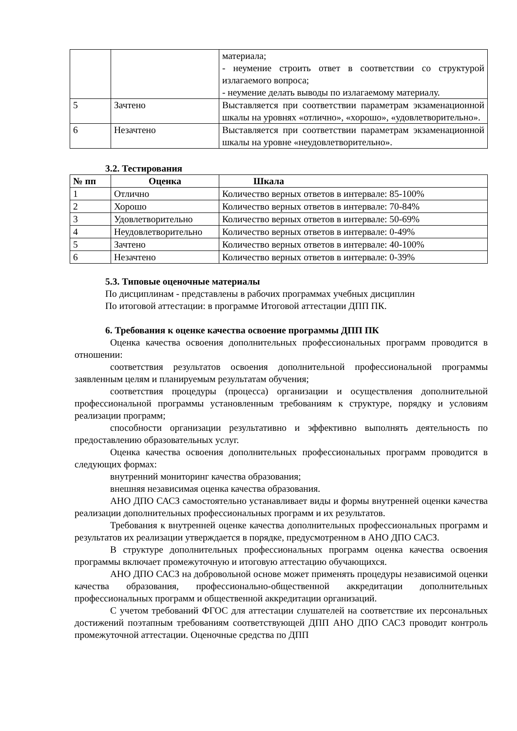| | | материала; - неумение строить ответ в соответствии со структурой излагаемого вопроса; - неумение делать выводы по излагаемому материалу. |
| 5 | Зачтено | Выставляется при соответствии параметрам экзаменационной шкалы на уровнях «отлично», «хорошо», «удовлетворительно». |
| 6 | Незачтено | Выставляется при соответствии параметрам экзаменационной шкалы на уровне «неудовлетворительно». |
3.2. Тестирования
| № пп | Оценка | Шкала |
| --- | --- | --- |
| 1 | Отлично | Количество верных ответов в интервале: 85-100% |
| 2 | Хорошо | Количество верных ответов в интервале: 70-84% |
| 3 | Удовлетворительно | Количество верных ответов в интервале: 50-69% |
| 4 | Неудовлетворительно | Количество верных ответов в интервале: 0-49% |
| 5 | Зачтено | Количество верных ответов в интервале: 40-100% |
| 6 | Незачтено | Количество верных ответов в интервале: 0-39% |
5.3. Типовые оценочные материалы
По дисциплинам - представлены в рабочих программах учебных дисциплин
По итоговой аттестации: в программе Итоговой аттестации ДПП ПК.
6. Требования к оценке качества освоение программы ДПП ПК
Оценка качества освоения дополнительных профессиональных программ проводится в отношении:
соответствия результатов освоения дополнительной профессиональной программы заявленным целям и планируемым результатам обучения;
соответствия процедуры (процесса) организации и осуществления дополнительной профессиональной программы установленным требованиям к структуре, порядку и условиям реализации программ;
способности организации результативно и эффективно выполнять деятельность по предоставлению образовательных услуг.
Оценка качества освоения дополнительных профессиональных программ проводится в следующих формах:
внутренний мониторинг качества образования;
внешняя независимая оценка качества образования.
АНО ДПО САСЗ самостоятельно устанавливает виды и формы внутренней оценки качества реализации дополнительных профессиональных программ и их результатов.
Требования к внутренней оценке качества дополнительных профессиональных программ и результатов их реализации утверждается в порядке, предусмотренном в АНО ДПО САСЗ.
В структуре дополнительных профессиональных программ оценка качества освоения программы включает промежуточную и итоговую аттестацию обучающихся.
АНО ДПО САСЗ на добровольной основе может применять процедуры независимой оценки качества образования, профессионально-общественной аккредитации дополнительных профессиональных программ и общественной аккредитации организаций.
С учетом требований ФГОС для аттестации слушателей на соответствие их персональных достижений поэтапным требованиям соответствующей ДПП АНО ДПО САСЗ проводит контроль промежуточной аттестации. Оценочные средства по ДПП